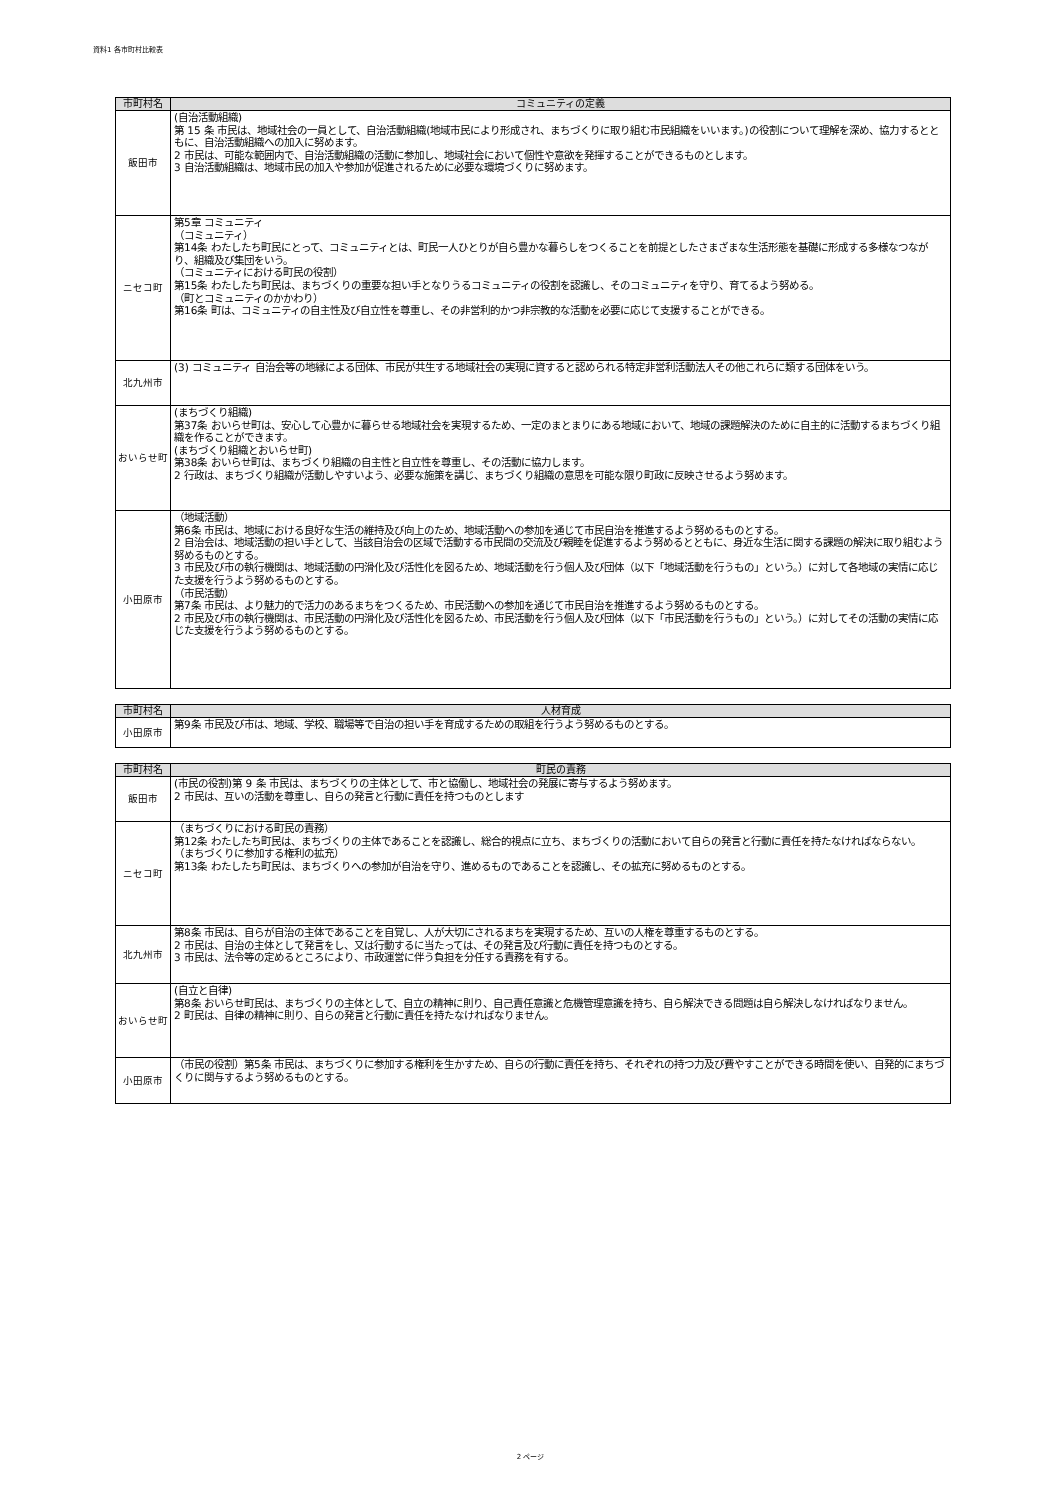資料1 各市町村比較表
| 市町村名 | コミュニティの定義 |
| --- | --- |
| 飯田市 | (自治活動組織) 第 15 条 市民は、地域社会の一員として、自治活動組織(地域市民により形成され、まちづくりに取り組む市民組織をいいます。)の役割について理解を深め、協力するとともに、自治活動組織への加入に努めます。 2 市民は、可能な範囲内で、自治活動組織の活動に参加し、地域社会において個性や意欲を発揮することができるものとします。 3 自治活動組織は、地域市民の加入や参加が促進されるために必要な環境づくりに努めます。 |
| ニセコ町 | 第5章 コミュニティ （コミュニティ） 第14条 わたしたち町民にとって、コミュニティとは、町民一人ひとりが自ら豊かな暮らしをつくることを前提としたさまざまな生活形態を基礎に形成する多様なつながり、組織及び集団をいう。 （コミュニティにおける町民の役割） 第15条 わたしたち町民は、まちづくりの重要な担い手となりうるコミュニティの役割を認識し、そのコミュニティを守り、育てるよう努める。 （町とコミュニティのかかわり） 第16条 町は、コミュニティの自主性及び自立性を尊重し、その非営利的かつ非宗教的な活動を必要に応じて支援することができる。 |
| 北九州市 | (3) コミュニティ 自治会等の地縁による団体、市民が共生する地域社会の実現に資すると認められる特定非営利活動法人その他これらに類する団体をいう。 |
| おいらせ町 | (まちづくり組織) 第37条 おいらせ町は、安心して心豊かに暮らせる地域社会を実現するため、一定のまとまりにある地域において、地域の課題解決のために自主的に活動するまちづくり組織を作ることができます。 (まちづくり組織とおいらせ町) 第38条 おいらせ町は、まちづくり組織の自主性と自立性を尊重し、その活動に協力します。 2 行政は、まちづくり組織が活動しやすいよう、必要な施策を講じ、まちづくり組織の意思を可能な限り町政に反映させるよう努めます。 |
| 小田原市 | （地域活動） 第6条 市民は、地域における良好な生活の維持及び向上のため、地域活動への参加を通じて市民自治を推進するよう努めるものとする。 2 自治会は、地域活動の担い手として、当該自治会の区域で活動する市民間の交流及び親睦を促進するよう努めるとともに、身近な生活に関する課題の解決に取り組むよう努めるものとする。 3 市民及び市の執行機関は、地域活動の円滑化及び活性化を図るため、地域活動を行う個人及び団体（以下「地域活動を行うもの」という。）に対して各地域の実情に応じた支援を行うよう努めるものとする。 （市民活動） 第7条 市民は、より魅力的で活力のあるまちをつくるため、市民活動への参加を通じて市民自治を推進するよう努めるものとする。 2 市民及び市の執行機関は、市民活動の円滑化及び活性化を図るため、市民活動を行う個人及び団体（以下「市民活動を行うもの」という。）に対してその活動の実情に応じた支援を行うよう努めるものとする。 |
| 市町村名 | 人材育成 |
| --- | --- |
| 小田原市 | 第9条 市民及び市は、地域、学校、職場等で自治の担い手を育成するための取組を行うよう努めるものとする。 |
| 市町村名 | 町民の責務 |
| --- | --- |
| 飯田市 | (市民の役割)第 9 条 市民は、まちづくりの主体として、市と協働し、地域社会の発展に寄与するよう努めます。 2 市民は、互いの活動を尊重し、自らの発言と行動に責任を持つものとします |
| ニセコ町 | （まちづくりにおける町民の責務） 第12条 わたしたち町民は、まちづくりの主体であることを認識し、総合的視点に立ち、まちづくりの活動において自らの発言と行動に責任を持たなければならない。 （まちづくりに参加する権利の拡充） 第13条 わたしたち町民は、まちづくりへの参加が自治を守り、進めるものであることを認識し、その拡充に努めるものとする。 |
| 北九州市 | 第8条 市民は、自らが自治の主体であることを自覚し、人が大切にされるまちを実現するため、互いの人権を尊重するものとする。 2 市民は、自治の主体として発言をし、又は行動するに当たっては、その発言及び行動に責任を持つものとする。 3 市民は、法令等の定めるところにより、市政運営に伴う負担を分任する責務を有する。 |
| おいらせ町 | (自立と自律) 第8条 おいらせ町民は、まちづくりの主体として、自立の精神に則り、自己責任意識と危機管理意識を持ち、自ら解決できる問題は自ら解決しなければなりません。 2 町民は、自律の精神に則り、自らの発言と行動に責任を持たなければなりません。 |
| 小田原市 | （市民の役割）第5条 市民は、まちづくりに参加する権利を生かすため、自らの行動に責任を持ち、それぞれの持つ力及び費やすことができる時間を使い、自発的にまちづくりに関与するよう努めるものとする。 |
2 ページ